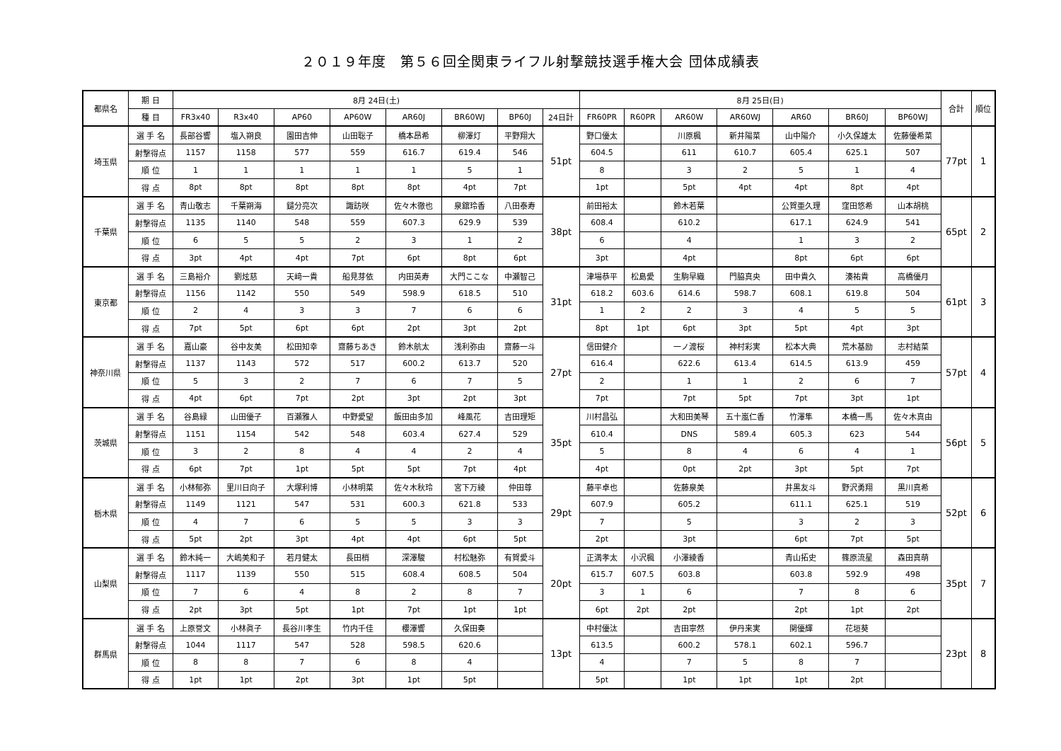２０１９年度　第５６回全関東ライフル射撃競技選手権大会 団体成績表
| 都県名 | 期 日 | 8月 24日(土) | | | | | | | | 8月 25日(日) | | | | | | | 合計 | 順位 |
| --- | --- | --- | --- | --- | --- | --- | --- | --- | --- | --- | --- | --- | --- | --- | --- | --- | --- | --- |
| | 種 目 | FR3x40 | R3x40 | AP60 | AP60W | AR60J | BR60WJ | BP60J | 24日計 | FR60PR | R60PR | AR60W | AR60WJ | AR60 | BR60J | BP60WJ | | |
| 埼玉県 | 選 手 名 | 長部谷響 | 塩入朔良 | 園田吉伸 | 山田聡子 | 橋本昂希 | 柳澤灯 | 平野翔大 | 51pt | 野口優太 | | 川原楓 | 新井陽菜 | 山中陽介 | 小久保雄太 | 佐藤優希菜 | 77pt | 1 |
| | 射撃得点 | 1157 | 1158 | 577 | 559 | 616.7 | 619.4 | 546 | | 604.5 | | 611 | 610.7 | 605.4 | 625.1 | 507 | | |
| | 順 位 | 1 | 1 | 1 | 1 | 1 | 5 | 1 | | 8 | | 3 | 2 | 5 | 1 | 4 | | |
| | 得 点 | 8pt | 8pt | 8pt | 8pt | 8pt | 4pt | 7pt | | 1pt | | 5pt | 4pt | 4pt | 8pt | 4pt | | |
| 千葉県 | 選 手 名 | 青山敬志 | 千葉朔海 | 鑓分亮次 | 諏訪咲 | 佐々木徹也 | 泉舘玲香 | 八田泰寿 | 38pt | 前田裕太 | | 鈴木若葉 | | 公賀亜久理 | 窪田悠希 | 山本胡桃 | 65pt | 2 |
| | 射撃得点 | 1135 | 1140 | 548 | 559 | 607.3 | 629.9 | 539 | | 608.4 | | 610.2 | | 617.1 | 624.9 | 541 | | |
| | 順 位 | 6 | 5 | 5 | 2 | 3 | 1 | 2 | | 6 | | 4 | | 1 | 3 | 2 | | |
| | 得 点 | 3pt | 4pt | 4pt | 7pt | 6pt | 8pt | 6pt | | 3pt | | 4pt | | 8pt | 6pt | 6pt | | |
| 東京都 | 選 手 名 | 三島裕介 | 劉炫慈 | 天﨑一貴 | 船見芽依 | 内田英寿 | 大門ここな | 中瀬智己 | 31pt | 津場恭平 | 松島愛 | 生駒早織 | 門脇真央 | 田中貴久 | 湊祐貴 | 高橋優月 | 61pt | 3 |
| | 射撃得点 | 1156 | 1142 | 550 | 549 | 598.9 | 618.5 | 510 | | 618.2 | 603.6 | 614.6 | 598.7 | 608.1 | 619.8 | 504 | | |
| | 順 位 | 2 | 4 | 3 | 3 | 7 | 6 | 6 | | 1 | 2 | 2 | 3 | 4 | 5 | 5 | | |
| | 得 点 | 7pt | 5pt | 6pt | 6pt | 2pt | 3pt | 2pt | | 8pt | 1pt | 6pt | 3pt | 5pt | 4pt | 3pt | | |
| 神奈川県 | 選 手 名 | 嘉山豪 | 谷中友美 | 松田知幸 | 齋藤ちあき | 鈴木航太 | 浅利弥由 | 齋藤一斗 | 27pt | 信田健介 | | 一ノ渡桜 | 神村彩実 | 松本大典 | 荒木基励 | 志村結菜 | 57pt | 4 |
| | 射撃得点 | 1137 | 1143 | 572 | 517 | 600.2 | 613.7 | 520 | | 616.4 | | 622.6 | 613.4 | 614.5 | 613.9 | 459 | | |
| | 順 位 | 5 | 3 | 2 | 7 | 6 | 7 | 5 | | 2 | | 1 | 1 | 2 | 6 | 7 | | |
| | 得 点 | 4pt | 6pt | 7pt | 2pt | 3pt | 2pt | 3pt | | 7pt | | 7pt | 5pt | 7pt | 3pt | 1pt | | |
| 茨城県 | 選 手 名 | 谷島緑 | 山田優子 | 百瀬雅人 | 中野愛望 | 飯田由多加 | 峰風花 | 吉田理矩 | 35pt | 川村昌弘 | | 大和田美琴 | 五十嵐仁香 | 竹澤隼 | 本橋一馬 | 佐々木真由 | 56pt | 5 |
| | 射撃得点 | 1151 | 1154 | 542 | 548 | 603.4 | 627.4 | 529 | | 610.4 | | DNS | 589.4 | 605.3 | 623 | 544 | | |
| | 順 位 | 3 | 2 | 8 | 4 | 4 | 2 | 4 | | 5 | | 8 | 4 | 6 | 4 | 1 | | |
| | 得 点 | 6pt | 7pt | 1pt | 5pt | 5pt | 7pt | 4pt | | 4pt | | 0pt | 2pt | 3pt | 5pt | 7pt | | |
| 栃木県 | 選 手 名 | 小林郁弥 | 里川日向子 | 大塚利博 | 小林明菜 | 佐々木秋玲 | 宮下万綾 | 仲田尊 | 29pt | 藤平卓也 | | 佐藤泉美 | | 井黒友斗 | 野沢勇翔 | 黒川真希 | 52pt | 6 |
| | 射撃得点 | 1149 | 1121 | 547 | 531 | 600.3 | 621.8 | 533 | | 607.9 | | 605.2 | | 611.1 | 625.1 | 519 | | |
| | 順 位 | 4 | 7 | 6 | 5 | 5 | 3 | 3 | | 7 | | 5 | | 3 | 2 | 3 | | |
| | 得 点 | 5pt | 2pt | 3pt | 4pt | 4pt | 6pt | 5pt | | 2pt | | 3pt | | 6pt | 7pt | 5pt | | |
| 山梨県 | 選 手 名 | 鈴木純一 | 大嶋美和子 | 若月健太 | 長田梢 | 深澤駿 | 村松魅弥 | 有賀愛斗 | 20pt | 正満孝太 | 小沢楓 | 小澤綾香 | | 青山拓史 | 篠原流星 | 森田真萌 | 35pt | 7 |
| | 射撃得点 | 1117 | 1139 | 550 | 515 | 608.4 | 608.5 | 504 | | 615.7 | 607.5 | 603.8 | | 603.8 | 592.9 | 498 | | |
| | 順 位 | 7 | 6 | 4 | 8 | 2 | 8 | 7 | | 3 | 1 | 6 | | 7 | 8 | 6 | | |
| | 得 点 | 2pt | 3pt | 5pt | 1pt | 7pt | 1pt | 1pt | | 6pt | 2pt | 2pt | | 2pt | 1pt | 2pt | | |
| 群馬県 | 選 手 名 | 上原誉文 | 小林眞子 | 長谷川孝生 | 竹内千佳 | 櫻澤響 | 久保田奏 | | 13pt | 中村優汰 | | 吉田寧然 | 伊丹来実 | 関優輝 | 花垣葵 | | 23pt | 8 |
| | 射撃得点 | 1044 | 1117 | 547 | 528 | 598.5 | 620.6 | | | 613.5 | | 600.2 | 578.1 | 602.1 | 596.7 | | | |
| | 順 位 | 8 | 8 | 7 | 6 | 8 | 4 | | | 4 | | 7 | 5 | 8 | 7 | | | |
| | 得 点 | 1pt | 1pt | 2pt | 3pt | 1pt | 5pt | | | 5pt | | 1pt | 1pt | 1pt | 2pt | | | |